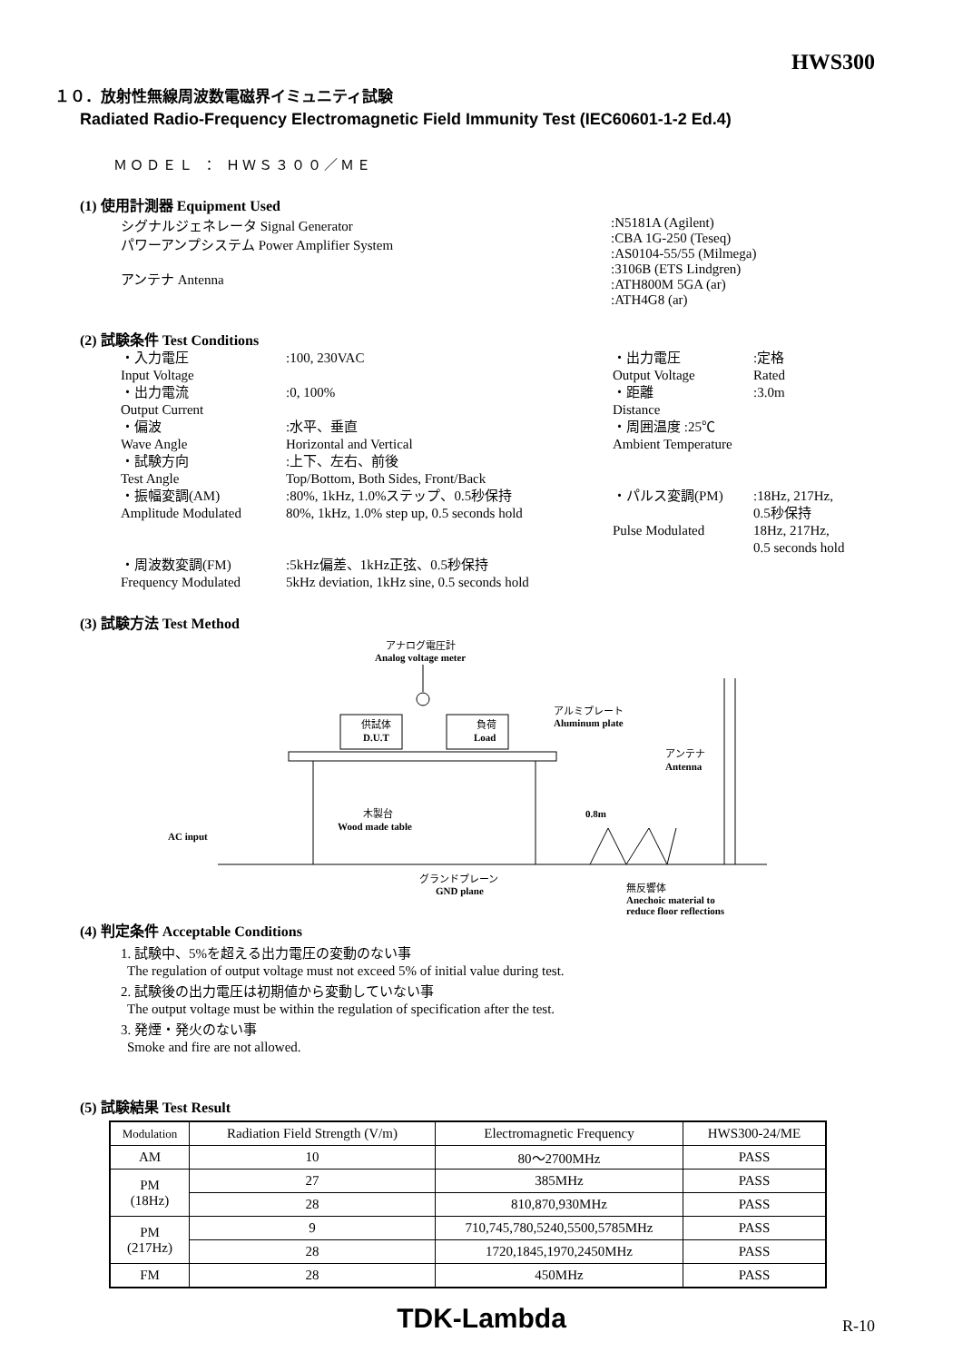HWS300
１０．放射性無線周波数電磁界イミュニティ試験
Radiated Radio-Frequency Electromagnetic Field Immunity Test (IEC60601-1-2 Ed.4)
ＭＯＤＥＬ ： ＨＷＳ３００／ＭＥ
(1) 使用計測器 Equipment Used
シグナルジェネレータ Signal Generator
パワーアンプシステム Power Amplifier System
アンテナ Antenna
:N5181A (Agilent)
:CBA 1G-250 (Teseq)
:AS0104-55/55 (Milmega)
:3106B (ETS Lindgren)
:ATH800M 5GA (ar)
:ATH4G8 (ar)
(2) 試験条件 Test Conditions
| ・入力電圧 Input Voltage | :100, 230VAC | ・出力電圧 Output Voltage | :定格 Rated |
| ・出力電流 Output Current | :0, 100% | ・距離 Distance | :3.0m |
| ・偏波 Wave Angle | :水平、垂直 Horizontal and Vertical | ・周囲温度 :25℃ Ambient Temperature | |
| ・試験方向 Test Angle | :上下、左右、前後 Top/Bottom, Both Sides, Front/Back | | |
| ・振幅変調(AM) Amplitude Modulated | :80%, 1kHz, 1.0%ステップ、0.5秒保持 80%, 1kHz, 1.0% step up, 0.5 seconds hold | ・パルス変調(PM) Pulse Modulated | :18Hz, 217Hz, 0.5秒保持 18Hz, 217Hz, 0.5 seconds hold |
| ・周波数変調(FM) Frequency Modulated | :5kHz偏差、1kHz正弦、0.5秒保持 5kHz deviation, 1kHz sine, 0.5 seconds hold | | |
(3) 試験方法 Test Method
アナログ電圧計
Analog voltage meter
供試体
D.U.T
負荷
Load
アルミプレート
Aluminum plate
アンテナ
Antenna
木製台
Wood made table
0.8m
AC input
グランドプレーン
GND plane
無反響体
Anechoic material to
reduce floor reflections
(4) 判定条件 Acceptable Conditions
1. 試験中、5%を超える出力電圧の変動のない事
The regulation of output voltage must not exceed 5% of initial value during test.
2. 試験後の出力電圧は初期値から変動していない事
The output voltage must be within the regulation of specification after the test.
3. 発煙・発火のない事
Smoke and fire are not allowed.
(5) 試験結果 Test Result
| Modulation | Radiation Field Strength (V/m) | Electromagnetic Frequency | HWS300-24/ME |
| AM | 10 | 80～2700MHz | PASS |
| PM (18Hz) | 27 | 385MHz | PASS |
| | 28 | 810,870,930MHz | PASS |
| PM (217Hz) | 9 | 710,745,780,5240,5500,5785MHz | PASS |
| | 28 | 1720,1845,1970,2450MHz | PASS |
| FM | 28 | 450MHz | PASS |
TDK-Lambda R-10